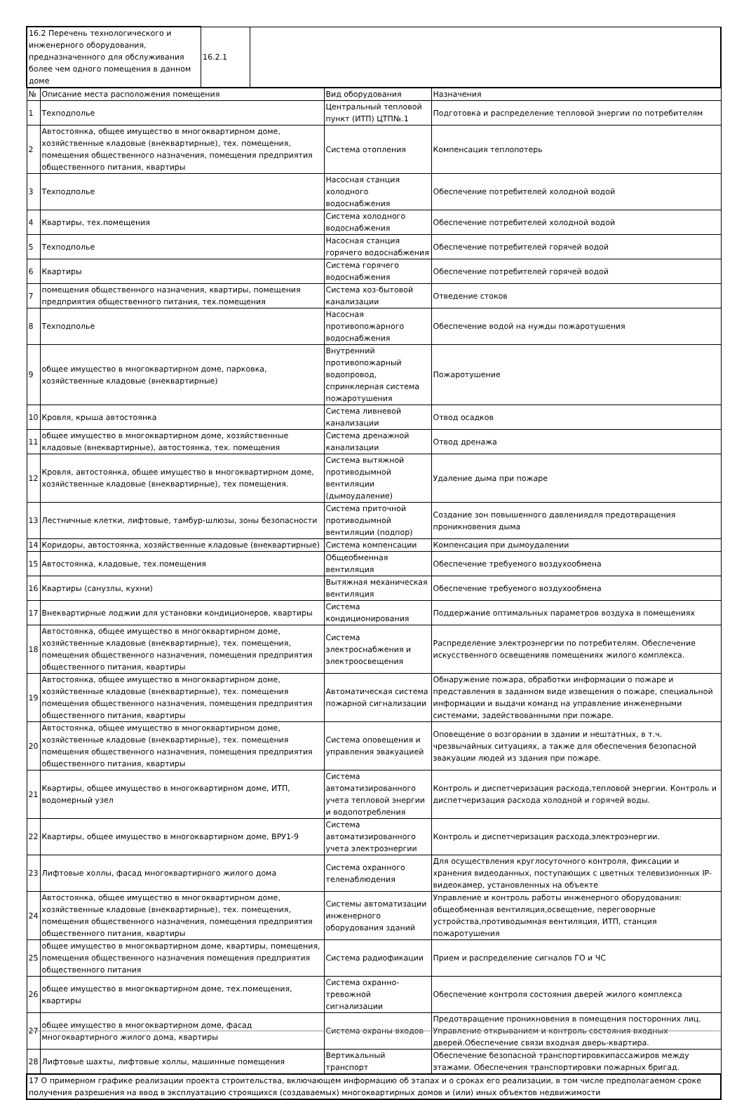| 16.2 Перечень технологического и инженерного оборудования, предназначенного для обслуживания более чем одного помещения в данном доме | 16.2.1 | |
| № | Описание места расположения помещения | Вид оборудования | Назначения |
| --- | --- | --- | --- |
| 1 | Техподполье | Центральный тепловой пункт (ИТП) ЦТП№.1 | Подготовка и распределение тепловой энергии по потребителям |
| 2 | Автостоянка, общее имущество в многоквартирном доме, хозяйственные кладовые (внеквартирные), тех. помещения, помещения общественного назначения, помещения предприятия общественного питания, квартиры | Система отопления | Компенсация теплопотерь |
| 3 | Техподполье | Насосная станция холодного водоснабжения | Обеспечение потребителей холодной водой |
| 4 | Квартиры, тех.помещения | Система холодного водоснабжения | Обеспечение потребителей холодной водой |
| 5 | Техподполье | Насосная станция горячего водоснабжения | Обеспечение потребителей горячей водой |
| 6 | Квартиры | Система горячего водоснабжения | Обеспечение потребителей горячей водой |
| 7 | помещения общественного назначения, квартиры, помещения предприятия общественного питания, тех.помещения | Система хоз-бытовой канализации | Отведение стоков |
| 8 | Техподполье | Насосная противопожарного водоснабжения | Обеспечение водой на нужды пожаротушения |
| 9 | общее имущество в многоквартирном доме, парковка, хозяйственные кладовые (внеквартирные) | Внутренний противопожарный водопровод, спринклерная система пожаротушения | Пожаротушение |
| 10 | Кровля, крыша автостоянка | Система ливневой канализации | Отвод осадков |
| 11 | общее имущество в многоквартирном доме, хозяйственные кладовые (внеквартирные), автостоянка, тех. помещения | Система дренажной канализации | Отвод дренажа |
| 12 | Кровля, автостоянка, общее имущество в многоквартирном доме, хозяйственные кладовые (внеквартирные), тех помещения. | Система вытяжной противодымной вентиляции (дымоудаление) | Удаление дыма при пожаре |
| 13 | Лестничные клетки, лифтовые, тамбур-шлюзы, зоны безопасности | Система приточной противодымной вентиляции (подпор) | Создание зон повышенного давлениядля предотвращения проникновения дыма |
| 14 | Коридоры, автостоянка, хозяйственные кладовые (внеквартирные) | Система компенсации | Компенсация при дымоудалении |
| 15 | Автостоянка, кладовые, тех.помещения | Общеобменная вентиляция | Обеспечение требуемого воздухообмена |
| 16 | Квартиры (санузлы, кухни) | Вытяжная механическая вентиляция | Обеспечение требуемого воздухообмена |
| 17 | Внеквартирные лоджии для установки кондиционеров, квартиры | Система кондиционирования | Поддержание оптимальных параметров воздуха в помещениях |
| 18 | Автостоянка, общее имущество в многоквартирном доме, хозяйственные кладовые (внеквартирные), тех. помещения, помещения общественного назначения, помещения предприятия общественного питания, квартиры | Система электроснабжения и электроосвещения | Распределение электроэнергии по потребителям. Обеспечение искусственного освещенияв помещениях жилого комплекса. |
| 19 | Автостоянка, общее имущество в многоквартирном доме, хозяйственные кладовые (внеквартирные), тех. помещения помещения общественного назначения, помещения предприятия общественного питания, квартиры | Автоматическая система пожарной сигнализации | Обнаружение пожара, обработки информации о пожаре и представления в заданном виде извещения о пожаре, специальной информации и выдачи команд на управление инженерными системами, задействованными при пожаре. |
| 20 | Автостоянка, общее имущество в многоквартирном доме, хозяйственные кладовые (внеквартирные), тех. помещения помещения общественного назначения, помещения предприятия общественного питания, квартиры | Система оповещения и управления эвакуацией | Оповещение о возгорании в здании и нештатных, в т.ч. чрезвычайных ситуациях, а также для обеспечения безопасной эвакуации людей из здания при пожаре. |
| 21 | Квартиры, общее имущество в многоквартирном доме, ИТП, водомерный узел | Система автоматизированного учета тепловой энергии и водопотребления | Контроль и диспетчеризация расхода,тепловой энергии. Контроль и диспетчеризация расхода холодной и горячей воды. |
| 22 | Квартиры, общее имущество в многоквартирном доме, ВРУ1-9 | Система автоматизированного учета электроэнергии | Контроль и диспетчеризация расхода,электроэнергии. |
| 23 | Лифтовые холлы, фасад многоквартирного жилого дома | Система охранного теленаблюдения | Для осуществления круглосуточного контроля, фиксации и хранения видеоданных, поступающих с цветных телевизионных IP-видеокамер, установленных на объекте |
| 24 | Автостоянка, общее имущество в многоквартирном доме, хозяйственные кладовые (внеквартирные), тех. помещения, помещения общественного назначения, помещения предприятия общественного питания, квартиры | Системы автоматизации инженерного оборудования зданий | Управление и контроль работы инженерного оборудования: общеобменная вентиляция,освещение, переговорные устройства,противодымная вентиляция, ИТП, станция пожаротушения |
| 25 | общее имущество в многоквартирном доме, квартиры, помещения, помещения общественного назначения помещения предприятия общественного питания | Система радиофикации | Прием и распределение сигналов ГО и ЧС |
| 26 | общее имущество в многоквартирном доме, тех.помещения, квартиры | Система охранно-тревожной сигнализации | Обеспечение контроля состояния дверей жилого комплекса |
| 27 | общее имущество в многоквартирном доме, фасад многоквартирного жилого дома, квартиры | Система охраны входов | Предотвращение проникновения в помещения посторонних лиц. Управление открыванием и контроль состояния входных дверей.Обеспечение связи входная дверь-квартира. |
| 28 | Лифтовые шахты, лифтовые холлы, машинные помещения | Вертикальный транспорт | Обеспечение безопасной транспортировкипассажиров между этажами. Обеспечения транспортировки пожарных бригад. |
| 17 О примерном графике реализации проекта строительства, включающем информацию об этапах и о сроках его реализации, в том числе предполагаемом сроке получения разрешения на ввод в эксплуатацию строящихся (создаваемых) многоквартирных домов и (или) иных объектов недвижимости | | | |